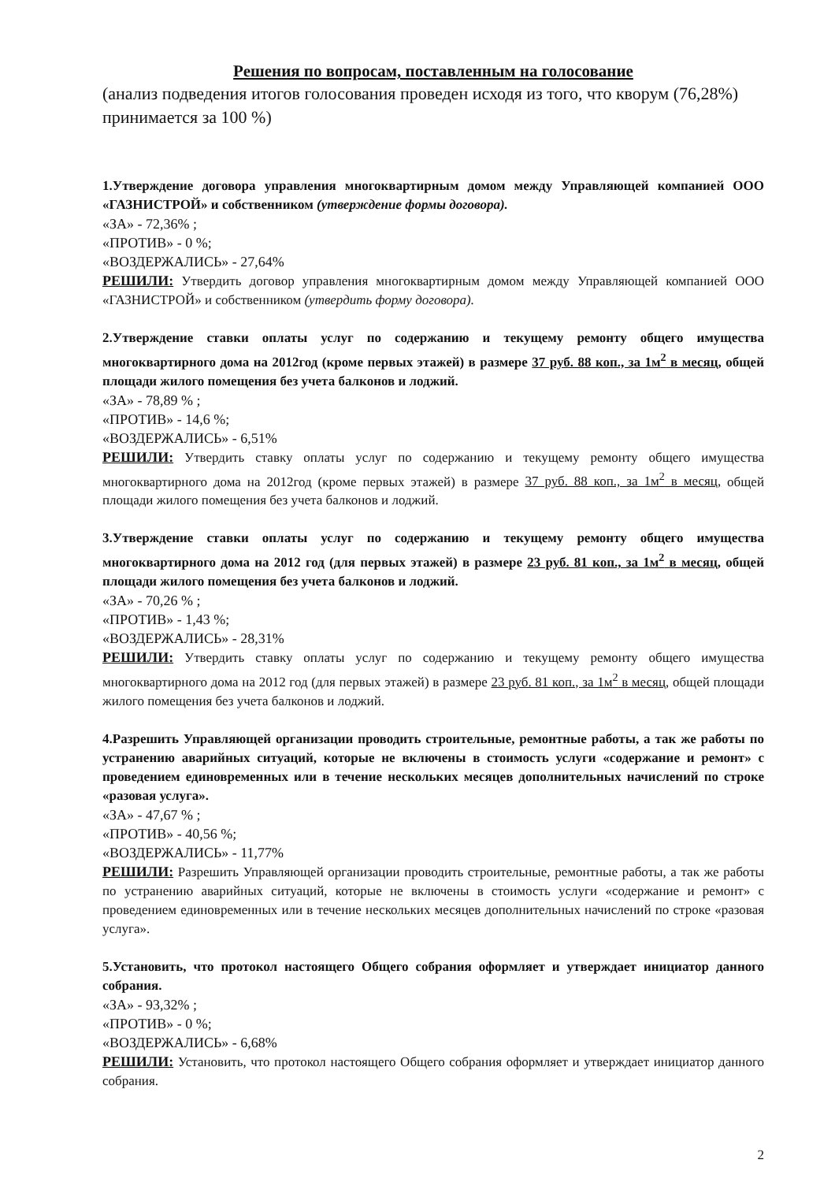Решения по вопросам, поставленным на голосование
(анализ подведения итогов голосования проведен исходя из того, что кворум (76,28%) принимается за 100 %)
1.Утверждение договора управления многоквартирным домом между Управляющей компанией ООО «ГАЗНИСТРОЙ» и собственником (утверждение формы договора).
«ЗА» - 72,36% ;
«ПРОТИВ» - 0 %;
«ВОЗДЕРЖАЛИСЬ» - 27,64%
РЕШИЛИ: Утвердить договор управления многоквартирным домом между Управляющей компанией ООО «ГАЗНИСТРОЙ» и собственником (утвердить форму договора).
2.Утверждение ставки оплаты услуг по содержанию и текущему ремонту общего имущества многоквартирного дома на 2012год (кроме первых этажей) в размере 37 руб. 88 коп., за 1м<sup>2</sup> в месяц, общей площади жилого помещения без учета балконов и лоджий.
«ЗА» - 78,89 % ;
«ПРОТИВ» - 14,6 %;
«ВОЗДЕРЖАЛИСЬ» - 6,51%
РЕШИЛИ: Утвердить ставку оплаты услуг по содержанию и текущему ремонту общего имущества многоквартирного дома на 2012год (кроме первых этажей) в размере 37 руб. 88 коп., за 1м<sup>2</sup> в месяц, общей площади жилого помещения без учета балконов и лоджий.
3.Утверждение ставки оплаты услуг по содержанию и текущему ремонту общего имущества многоквартирного дома на 2012 год (для первых этажей) в размере 23 руб. 81 коп., за 1м<sup>2</sup> в месяц, общей площади жилого помещения без учета балконов и лоджий.
«ЗА» - 70,26 % ;
«ПРОТИВ» - 1,43 %;
«ВОЗДЕРЖАЛИСЬ» - 28,31%
РЕШИЛИ: Утвердить ставку оплаты услуг по содержанию и текущему ремонту общего имущества многоквартирного дома на 2012 год (для первых этажей) в размере 23 руб. 81 коп., за 1м<sup>2</sup> в месяц, общей площади жилого помещения без учета балконов и лоджий.
4.Разрешить Управляющей организации проводить строительные, ремонтные работы, а так же работы по устранению аварийных ситуаций, которые не включены в стоимость услуги «содержание и ремонт» с проведением единовременных или в течение нескольких месяцев дополнительных начислений по строке «разовая услуга».
«ЗА» - 47,67 % ;
«ПРОТИВ» - 40,56 %;
«ВОЗДЕРЖАЛИСЬ» - 11,77%
РЕШИЛИ: Разрешить Управляющей организации проводить строительные, ремонтные работы, а так же работы по устранению аварийных ситуаций, которые не включены в стоимость услуги «содержание и ремонт» с проведением единовременных или в течение нескольких месяцев дополнительных начислений по строке «разовая услуга».
5.Установить, что протокол настоящего Общего собрания оформляет и утверждает инициатор данного собрания.
«ЗА» - 93,32% ;
«ПРОТИВ» - 0 %;
«ВОЗДЕРЖАЛИСЬ» - 6,68%
РЕШИЛИ: Установить, что протокол настоящего Общего собрания оформляет и утверждает инициатор данного собрания.
2